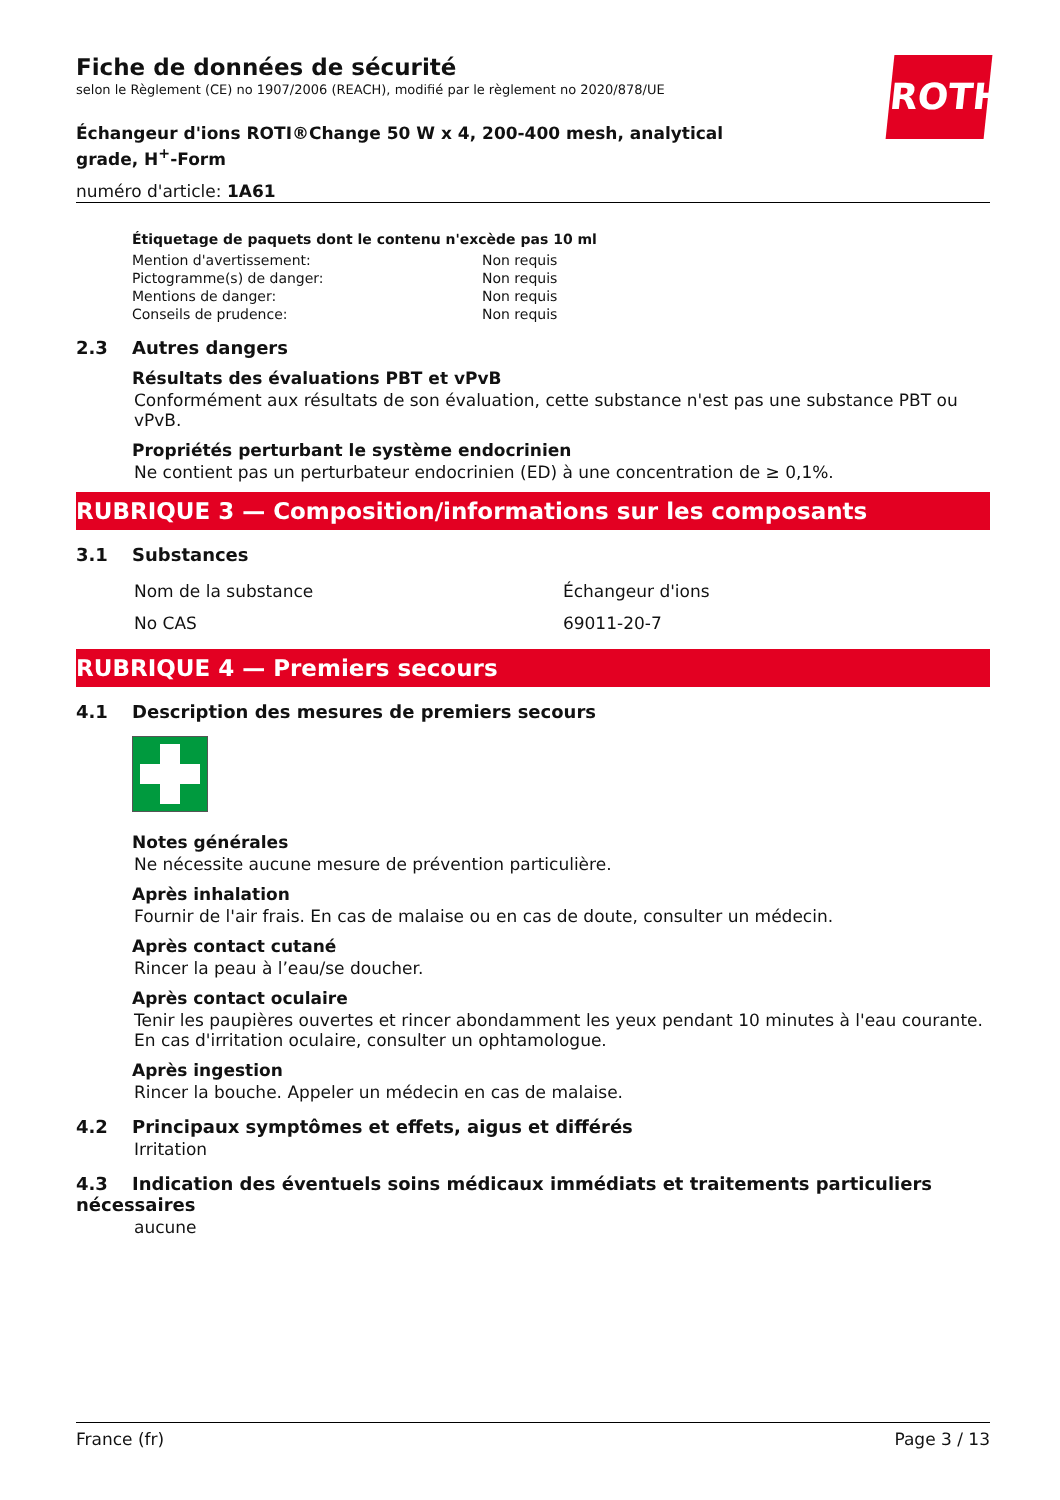ROTH
Fiche de données de sécurité
selon le Règlement (CE) no 1907/2006 (REACH), modifié par le règlement no 2020/878/UE
Échangeur d'ions ROTI®Change 50 W x 4, 200-400 mesh, analytical grade, H<sup>+</sup>-Form
numéro d'article: 1A61
Étiquetage de paquets dont le contenu n'excède pas 10 ml
| Mention d'avertissement: | Non requis |
| Pictogramme(s) de danger: | Non requis |
| Mentions de danger: | Non requis |
| Conseils de prudence: | Non requis |
2.3 Autres dangers
Résultats des évaluations PBT et vPvB
Conformément aux résultats de son évaluation, cette substance n'est pas une substance PBT ou vPvB.
Propriétés perturbant le système endocrinien
Ne contient pas un perturbateur endocrinien (ED) à une concentration de ≥ 0,1%.
RUBRIQUE 3 — Composition/informations sur les composants
3.1 Substances
| Nom de la substance | Échangeur d'ions |
| No CAS | 69011-20-7 |
RUBRIQUE 4 — Premiers secours
4.1 Description des mesures de premiers secours
Notes générales
Ne nécessite aucune mesure de prévention particulière.
Après inhalation
Fournir de l'air frais. En cas de malaise ou en cas de doute, consulter un médecin.
Après contact cutané
Rincer la peau à l’eau/se doucher.
Après contact oculaire
Tenir les paupières ouvertes et rincer abondamment les yeux pendant 10 minutes à l'eau courante. En cas d'irritation oculaire, consulter un ophtamologue.
Après ingestion
Rincer la bouche. Appeler un médecin en cas de malaise.
4.2 Principaux symptômes et effets, aigus et différés
Irritation
4.3 Indication des éventuels soins médicaux immédiats et traitements particuliers nécessaires
aucune
France (fr) Page 3 / 13